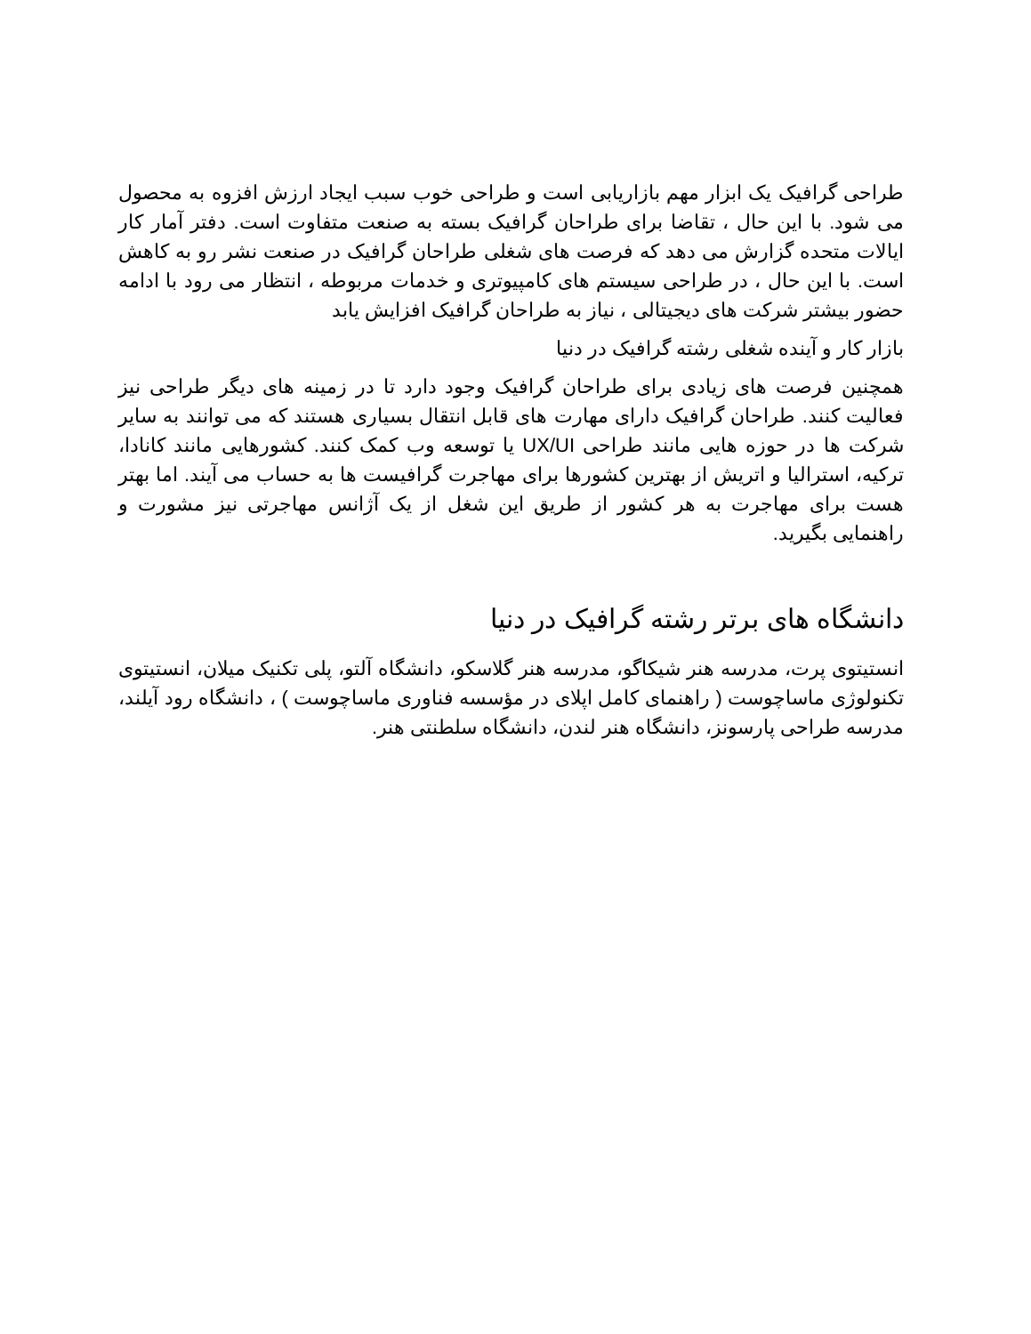طراحی گرافیک یک ابزار مهم بازاریابی است و طراحی خوب سبب ایجاد ارزش افزوه به محصول می شود. با این حال ، تقاضا برای طراحان گرافیک بسته به صنعت متفاوت است. دفتر آمار کار ایالات متحده گزارش می دهد که فرصت های شغلی طراحان گرافیک در صنعت نشر رو به کاهش است. با این حال ، در طراحی سیستم های کامپیوتری و خدمات مربوطه ، انتظار می رود با ادامه حضور بیشتر شرکت های دیجیتالی ، نیاز به طراحان گرافیک افزایش یابد
بازار کار و آینده شغلی رشته گرافیک در دنیا
همچنین فرصت های زیادی برای طراحان گرافیک وجود دارد تا در زمینه های دیگر طراحی نیز فعالیت کنند. طراحان گرافیک دارای مهارت های قابل انتقال بسیاری هستند که می توانند به سایر شرکت ها در حوزه هایی مانند طراحی UX/UI یا توسعه وب کمک کنند. کشورهایی مانند کانادا، ترکیه، استرالیا و اتریش از بهترین کشورها برای مهاجرت گرافیست ها به حساب می آیند. اما بهتر هست برای مهاجرت به هر کشور از طریق این شغل از یک آژانس مهاجرتی نیز مشورت و راهنمایی بگیرید.
دانشگاه های برتر رشته گرافیک در دنیا
انستیتوی پرت، مدرسه هنر شیکاگو، مدرسه هنر گلاسکو، دانشگاه آلتو، پلی تکنیک میلان، انستیتوی تکنولوژی ماساچوست ( راهنمای کامل اپلای در مؤسسه فناوری ماساچوست ) ، دانشگاه رود آیلند، مدرسه طراحی پارسونز، دانشگاه هنر لندن، دانشگاه سلطنتی هنر.